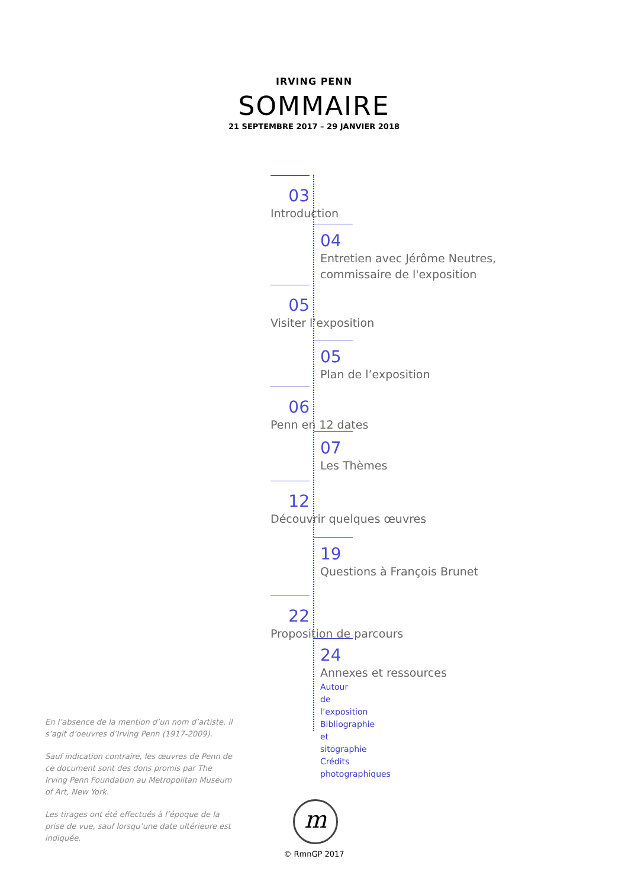IRVING PENN
SOMMAIRE
21 SEPTEMBRE 2017 – 29 JANVIER 2018
03
Introduction
04
Entretien avec Jérôme Neutres,
commissaire de l'exposition
05
Visiter l’exposition
05
Plan de l’exposition
06
Penn en 12 dates
07
Les Thèmes
12
Découvrir quelques œuvres
19
Questions à François Brunet
22
Proposition de parcours
24
Annexes et ressources
Autour de l’exposition
Bibliographie et sitographie
Crédits photographiques
En l’absence de la mention d’un nom d’artiste, il s’agit d’oeuvres d’Irving Penn (1917-2009).
Sauf indication contraire, les œuvres de Penn de ce document sont des dons promis par The Irving Penn Foundation au Metropolitan Museum of Art, New York.
Les tirages ont été effectués à l’époque de la prise de vue, sauf lorsqu’une date ultérieure est indiquée.
m
© RmnGP 2017